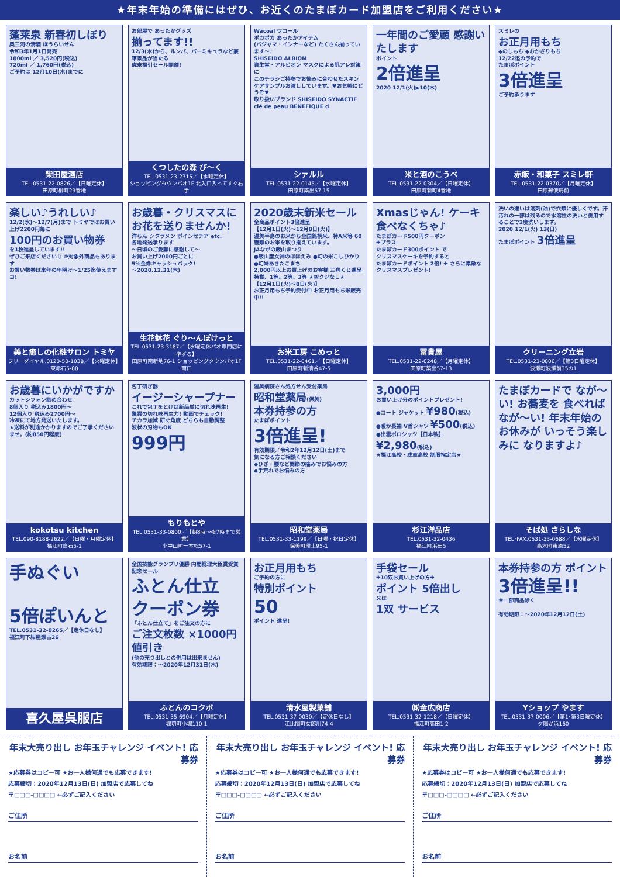★年末年始の準備にはぜひ、お近くのたまぽカード加盟店をご利用ください★
蓬莱泉 新春初しぼり
奥三河の清酒 ほうらいせん
令和3年1月1日発売
1800ml ／ 3,520円(税込)
720ml ／ 1,760円(税込)
ご予約は 12月10日(木)までに
柴田屋酒店
TEL.0531-22-0826／【日曜定休】
田原町柳町23番地
お部屋で あったかグッズ
揃ってます!!
12/3(木)から、ルンバ、バーミキュラなど豪華景品が当たる
歳末福引セール開催!
くつしたの森 ぴ～く
TEL.0531-23-2315／【水曜定休】
ショッピングタウンパオ1F 北入口入ってすぐ右手
Wacoal ワコール
ポカポカ あったかアイテム
(パジャマ・インナーなど) たくさん揃っています～♪
SHISEIDO ALBION
資生堂・アルビオン マスクによる肌アレ対策に
このチラシご持参でお悩みに合わせたスキンケアサンプルお渡ししています。♥お気軽にどうぞ♥
取り扱いブランド SHISEIDO SYNACTIF clé de peau BENEFIQUE d
シァルル
TEL.0531-22-0145／【水曜定休】
田原町築出57-15
一年間のご愛顧 感謝いたします
ポイント
2倍進呈
2020 12/1(火)▶10(木)
米と酒のこうべ
TEL.0531-22-0304／【日曜定休】
田原町新町4番地
スミレの
お正月用もち
◆のしもち ◆おかざりもち
12/22迄の予約で
たまぽポイント
3倍進呈
ご予約承ります
赤飯・和菓子 スミレ軒
TEL.0531-22-0370／【月曜定休】
田原郵便局前
楽しい♪うれしい♪
12/2(水)～12/7(月)まで トミヤではお買い上げ2200円毎に
100円のお買い物券
を1枚進呈しています!!
ぜひご来店ください♫ ※対象外商品もあります
お買い物券は来年の年明け～1/25迄使えますヨ!
美と癒しの化粧サロン トミヤ
フリーダイヤル.0120-50-1038／【火曜定休】
東赤石5-88
お歳暮・クリスマスにお花を送りませんか!
洋らん シクラメン ポインセチア etc.
各地発送承ります
～日頃のご愛顧に感謝して～
お買い上げ2000円ごとに
5%金券キャッシュバック!
～2020.12.31(木)
生花鉢花 ぐり～んぽけっと
TEL.0531-23-3187／【水曜定休パオ専門店に準ずる】
田原町南新地76-1 ショッピングタウンパオ1F南口
2020歳末新米セール
全商品ポイント3倍進呈
【12月1日(火)～12月8日(火)】
渥美半島のお米から全国銘柄米、特A米等 60種類のお米を取り揃えています。
JAながの飯山まつり
●飯山産女神のほほえみ ●幻の米こしひかり ●幻妹あきたこまち
2,000円以上お買上げのお客様 三角くじ進呈
特賞、1等、2等、3等 ★空クジなし★
【12月1日(火)～8日(火)】
お正月用もち予約受付中 お正月用もち米販売中!!
お米工房 こめっと
TEL.0531-22-0461／【日曜定休】
田原町新清谷47-5
Xmasじゃん! ケーキ食べなくちゃ♪
たまぽカード500円クーポン
✚プラス
たまぽカード300ポイント で
クリスマスケーキを予約すると
たまぽカードポイント 2倍! ✚ さらに素敵なクリスマスプレゼント!
冨貴屋
TEL.0531-22-0248／【月曜定休】
田原町築出57-13
洗いの違いは溶剤(油)で衣類に優しくです。汗汚れの一部は残るので水溶性の洗いと併用することで2度洗いします。
2020 12/1(火) 13(日)
たまぽポイント 3倍進呈
クリーニング立岩
TEL.0531-23-0806／【第3日曜定休】
波瀬町波瀬前35の1
お歳暮にいかがですか
カットシフォン詰め合わせ
8個入り 税込み1800円～
12個入り 税込み2700円～
冷凍にて地方発送いたします。
★送料が別途かかりますのでご了承くださいませ。(約850円程度)
kokotsu kitchen
TEL.090-8188-2622／【日曜・月曜定休】
福江町白石5-1
包丁研ぎ器
イージーシャープナー
これで包丁をとげば新品並に切れ味再生!
驚異の切れ味再生力! 動画でチェック!
チカラ加減 研ぐ角度 どちらも自動調整
波状の刃物もOK
999円
もりもとや
TEL.0531-33-0800／【朝8時～夜7時まで営業】
小中山町一本松57-1
渥美病院さん処方せん受付薬局
昭和堂薬局(保美)
本券持参の方
たまぽポイント
3倍進呈!
有効期限／令和2年12月12日(土)まで
気になる方ご相談ください
◆ひざ・腰など関節の痛みでお悩みの方
◆手荒れでお悩みの方
昭和堂薬局
TEL.0531-33-1199／【日曜・祝日定休】
保美町段土95-1
3,000円
お買い上げ分のポイントプレゼント!
●コート ジャケット ¥980(税込)
●暖か長袖 V首シャツ ¥500(税込)
●出雲ポロシャツ【日本製】 ¥2,980(税込)
★福江高校・成章高校 制服指定店★
杉江洋品店
TEL.0531-32-0436
福江町浜田5
たまぽカードで なが～い! お蕎麦を 食べれば なが～い! 年末年始の お休みが いっそう楽しみに なりますよ♪
そば処 さらしな
TEL･FAX.0531-33-0688／【水曜定休】
高木町東原52
手ぬぐい
5倍ぽいんと
TEL.0531-32-0265／【定休日なし】
福江町下紺屋瀬古26
喜久屋呉服店
全国技能グランプリ優勝 内閣総理大臣賞受賞記念セール
ふとん仕立 クーポン券
「ふとん仕立て」をご注文の方に
ご注文枚数 ×1000円値引き
(他の売り出しとの併用は出来ません)
有効期限：～2020年12月31日(木)
ふとんのコクボ
TEL.0531-35-6904／【月曜定休】
堀切町小堀110-1
お正月用もち
ご予約の方に
特別ポイント
50
ポイント 進呈!
清水屋製菓舗
TEL.0531-37-0030／【定休日なし】
江比間町女郎川74-4
手袋セール
✚10双お買い上げの方✚
ポイント 5倍出し
又は
1双 サービス
㈱金広商店
TEL.0531-32-1218／【日曜定休】
福江町高田1-2
本券持参の方 ポイント
3倍進呈!!
※一部商品除く
有効期限：～2020年12月12日(土)
Yショップ やます
TEL.0531-37-0006／【第1･第3日曜定休】
夕陽が浜160
年末大売り出し お年玉チャレンジ イベント! 応募券
★応募券はコピー可 ★お一人様何通でも応募できます!
応募締切：2020年12月13日(日) 加盟店で応募してね
〒□□□-□□□□ ←必ずご記入ください
ご住所
お名前
年末大売り出し お年玉チャレンジ イベント! 応募券
★応募券はコピー可 ★お一人様何通でも応募できます!
応募締切：2020年12月13日(日) 加盟店で応募してね
〒□□□-□□□□ ←必ずご記入ください
ご住所
お名前
年末大売り出し お年玉チャレンジ イベント! 応募券
★応募券はコピー可 ★お一人様何通でも応募できます!
応募締切：2020年12月13日(日) 加盟店で応募してね
〒□□□-□□□□ ←必ずご記入ください
ご住所
お名前